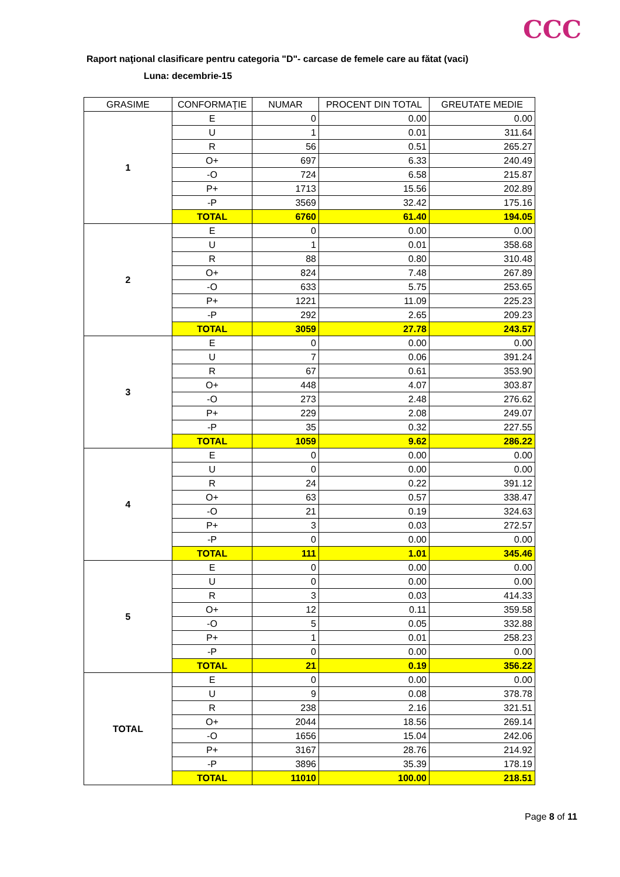CCC
Raport naţional clasificare pentru categoria "D"- carcase de femele care au fătat (vaci)
Luna: decembrie-15
| GRASIME | CONFORMAŢIE | NUMAR | PROCENT DIN TOTAL | GREUTATE MEDIE |
| --- | --- | --- | --- | --- |
| 1 | E | 0 | 0.00 | 0.00 |
| | U | 1 | 0.01 | 311.64 |
| | R | 56 | 0.51 | 265.27 |
| | O+ | 697 | 6.33 | 240.49 |
| | -O | 724 | 6.58 | 215.87 |
| | P+ | 1713 | 15.56 | 202.89 |
| | -P | 3569 | 32.42 | 175.16 |
| | TOTAL | 6760 | 61.40 | 194.05 |
| 2 | E | 0 | 0.00 | 0.00 |
| | U | 1 | 0.01 | 358.68 |
| | R | 88 | 0.80 | 310.48 |
| | O+ | 824 | 7.48 | 267.89 |
| | -O | 633 | 5.75 | 253.65 |
| | P+ | 1221 | 11.09 | 225.23 |
| | -P | 292 | 2.65 | 209.23 |
| | TOTAL | 3059 | 27.78 | 243.57 |
| 3 | E | 0 | 0.00 | 0.00 |
| | U | 7 | 0.06 | 391.24 |
| | R | 67 | 0.61 | 353.90 |
| | O+ | 448 | 4.07 | 303.87 |
| | -O | 273 | 2.48 | 276.62 |
| | P+ | 229 | 2.08 | 249.07 |
| | -P | 35 | 0.32 | 227.55 |
| | TOTAL | 1059 | 9.62 | 286.22 |
| 4 | E | 0 | 0.00 | 0.00 |
| | U | 0 | 0.00 | 0.00 |
| | R | 24 | 0.22 | 391.12 |
| | O+ | 63 | 0.57 | 338.47 |
| | -O | 21 | 0.19 | 324.63 |
| | P+ | 3 | 0.03 | 272.57 |
| | -P | 0 | 0.00 | 0.00 |
| | TOTAL | 111 | 1.01 | 345.46 |
| 5 | E | 0 | 0.00 | 0.00 |
| | U | 0 | 0.00 | 0.00 |
| | R | 3 | 0.03 | 414.33 |
| | O+ | 12 | 0.11 | 359.58 |
| | -O | 5 | 0.05 | 332.88 |
| | P+ | 1 | 0.01 | 258.23 |
| | -P | 0 | 0.00 | 0.00 |
| | TOTAL | 21 | 0.19 | 356.22 |
| TOTAL | E | 0 | 0.00 | 0.00 |
| | U | 9 | 0.08 | 378.78 |
| | R | 238 | 2.16 | 321.51 |
| | O+ | 2044 | 18.56 | 269.14 |
| | -O | 1656 | 15.04 | 242.06 |
| | P+ | 3167 | 28.76 | 214.92 |
| | -P | 3896 | 35.39 | 178.19 |
| | TOTAL | 11010 | 100.00 | 218.51 |
Page 8 of 11